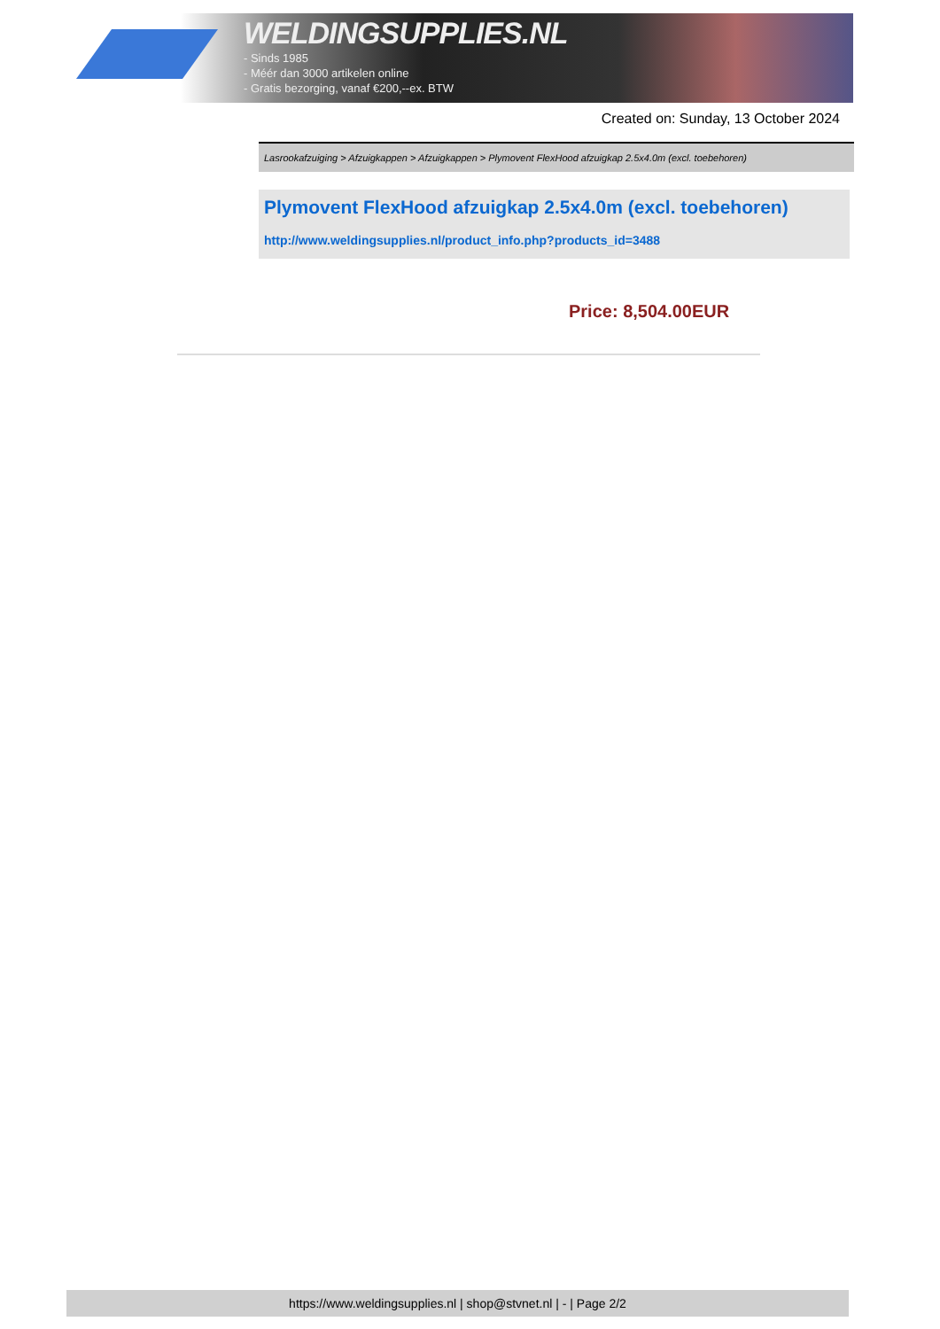WELDINGSUPPLIES.NL
- Sinds 1985
- Méér dan 3000 artikelen online
- Gratis bezorging, vanaf €200,--ex. BTW
Created on: Sunday, 13 October 2024
Lasrookafzuiging > Afzuigkappen > Afzuigkappen > Plymovent FlexHood afzuigkap 2.5x4.0m (excl. toebehoren)
Plymovent FlexHood afzuigkap 2.5x4.0m (excl. toebehoren)
http://www.weldingsupplies.nl/product_info.php?products_id=3488
Price: 8,504.00EUR
https://www.weldingsupplies.nl | shop@stvnet.nl | - | Page 2/2